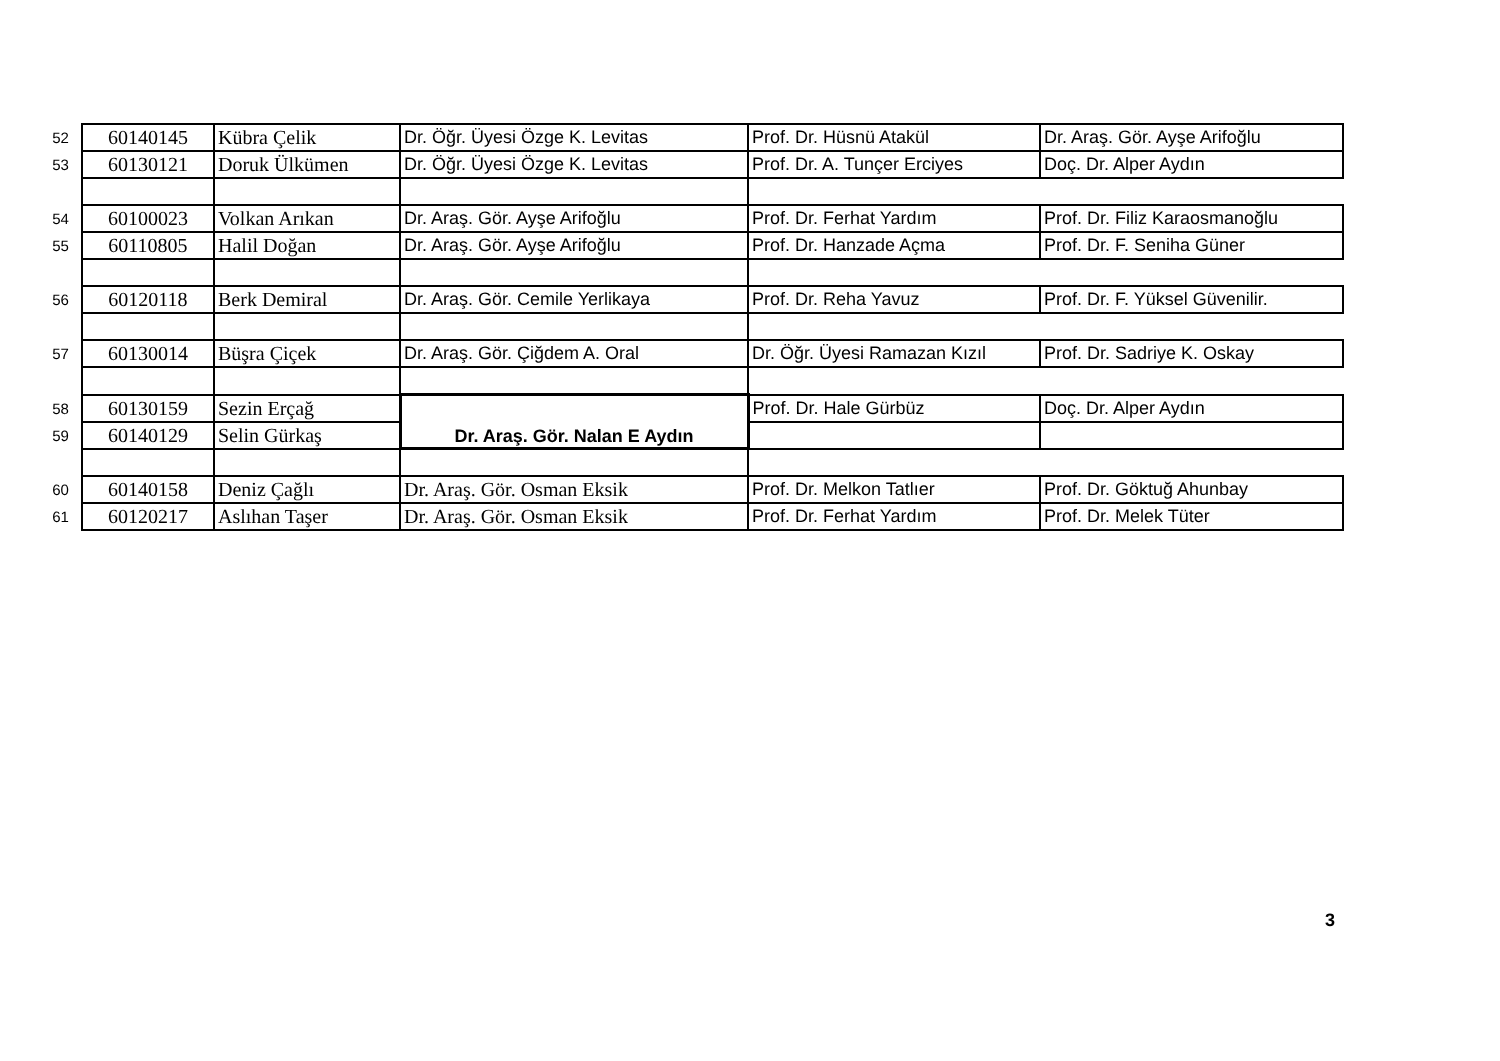| 52 | 60140145 | Kübra Çelik | Dr. Öğr. Üyesi Özge K. Levitas | Prof. Dr. Hüsnü Atakül | Dr. Araş. Gör. Ayşe Arifoğlu |
| 53 | 60130121 | Doruk Ülkümen | Dr. Öğr. Üyesi Özge K. Levitas | Prof. Dr. A. Tunçer Erciyes | Doç. Dr. Alper Aydın |
| 54 | 60100023 | Volkan Arıkan | Dr. Araş. Gör. Ayşe Arifoğlu | Prof. Dr. Ferhat Yardım | Prof. Dr. Filiz Karaosmanoğlu |
| 55 | 60110805 | Halil Doğan | Dr. Araş. Gör. Ayşe Arifoğlu | Prof. Dr. Hanzade Açma | Prof. Dr. F. Seniha Güner |
| 56 | 60120118 | Berk Demiral | Dr. Araş. Gör. Cemile Yerlikaya | Prof. Dr. Reha Yavuz | Prof. Dr. F. Yüksel Güvenilir. |
| 57 | 60130014 | Büşra Çiçek | Dr. Araş. Gör. Çiğdem A. Oral | Dr. Öğr. Üyesi Ramazan Kızıl | Prof. Dr. Sadriye K. Oskay |
| 58 | 60130159 | Sezin Erçağ | Dr. Araş. Gör. Nalan E Aydın | Prof. Dr. Hale Gürbüz | Doç. Dr. Alper Aydın |
| 59 | 60140129 | Selin Gürkaş | | | |
| 60 | 60140158 | Deniz Çağlı | Dr. Araş. Gör. Osman Eksik | Prof. Dr. Melkon Tatlıer | Prof. Dr. Göktuğ Ahunbay |
| 61 | 60120217 | Aslıhan Taşer | Dr. Araş. Gör. Osman Eksik | Prof. Dr. Ferhat Yardım | Prof. Dr. Melek Tüter |
3